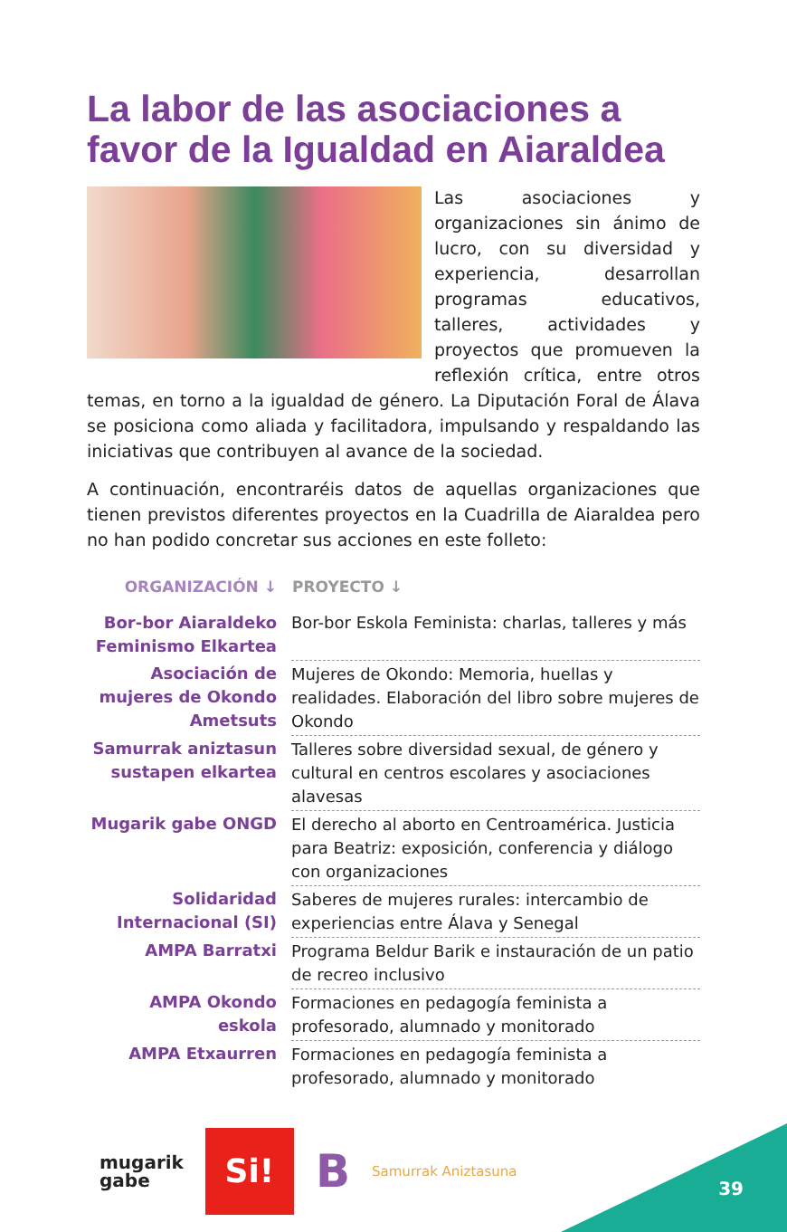La labor de las asociaciones a favor de la Igualdad en Aiaraldea
Las asociaciones y organizaciones sin ánimo de lucro, con su diversidad y experiencia, desarrollan programas educativos, talleres, actividades y proyectos que promueven la reflexión crítica, entre otros temas, en torno a la igualdad de género. La Diputación Foral de Álava se posiciona como aliada y facilitadora, impulsando y respaldando las iniciativas que contribuyen al avance de la sociedad.
A continuación, encontraréis datos de aquellas organizaciones que tienen previstos diferentes proyectos en la Cuadrilla de Aiaraldea pero no han podido concretar sus acciones en este folleto:
| ORGANIZACIÓN ↓ | PROYECTO ↓ |
| --- | --- |
| Bor-bor Aiaraldeko Feminismo Elkartea | Bor-bor Eskola Feminista: charlas, talleres y más |
| Asociación de mujeres de Okondo Ametsuts | Mujeres de Okondo: Memoria, huellas y realidades. Elaboración del libro sobre mujeres de Okondo |
| Samurrak aniztasun sustapen elkartea | Talleres sobre diversidad sexual, de género y cultural en centros escolares y asociaciones alavesas |
| Mugarik gabe ONGD | El derecho al aborto en Centroamérica. Justicia para Beatriz: exposición, conferencia y diálogo con organizaciones |
| Solidaridad Internacional (SI) | Saberes de mujeres rurales: intercambio de experiencias entre Álava y Senegal |
| AMPA Barratxi | Programa Beldur Barik e instauración de un patio de recreo inclusivo |
| AMPA Okondo eskola | Formaciones en pedagogía feminista a profesorado, alumnado y monitorado |
| AMPA Etxaurren | Formaciones en pedagogía feminista a profesorado, alumnado y monitorado |
mugarik
gabe
Si!
B
Samurrak Aniztasuna
39